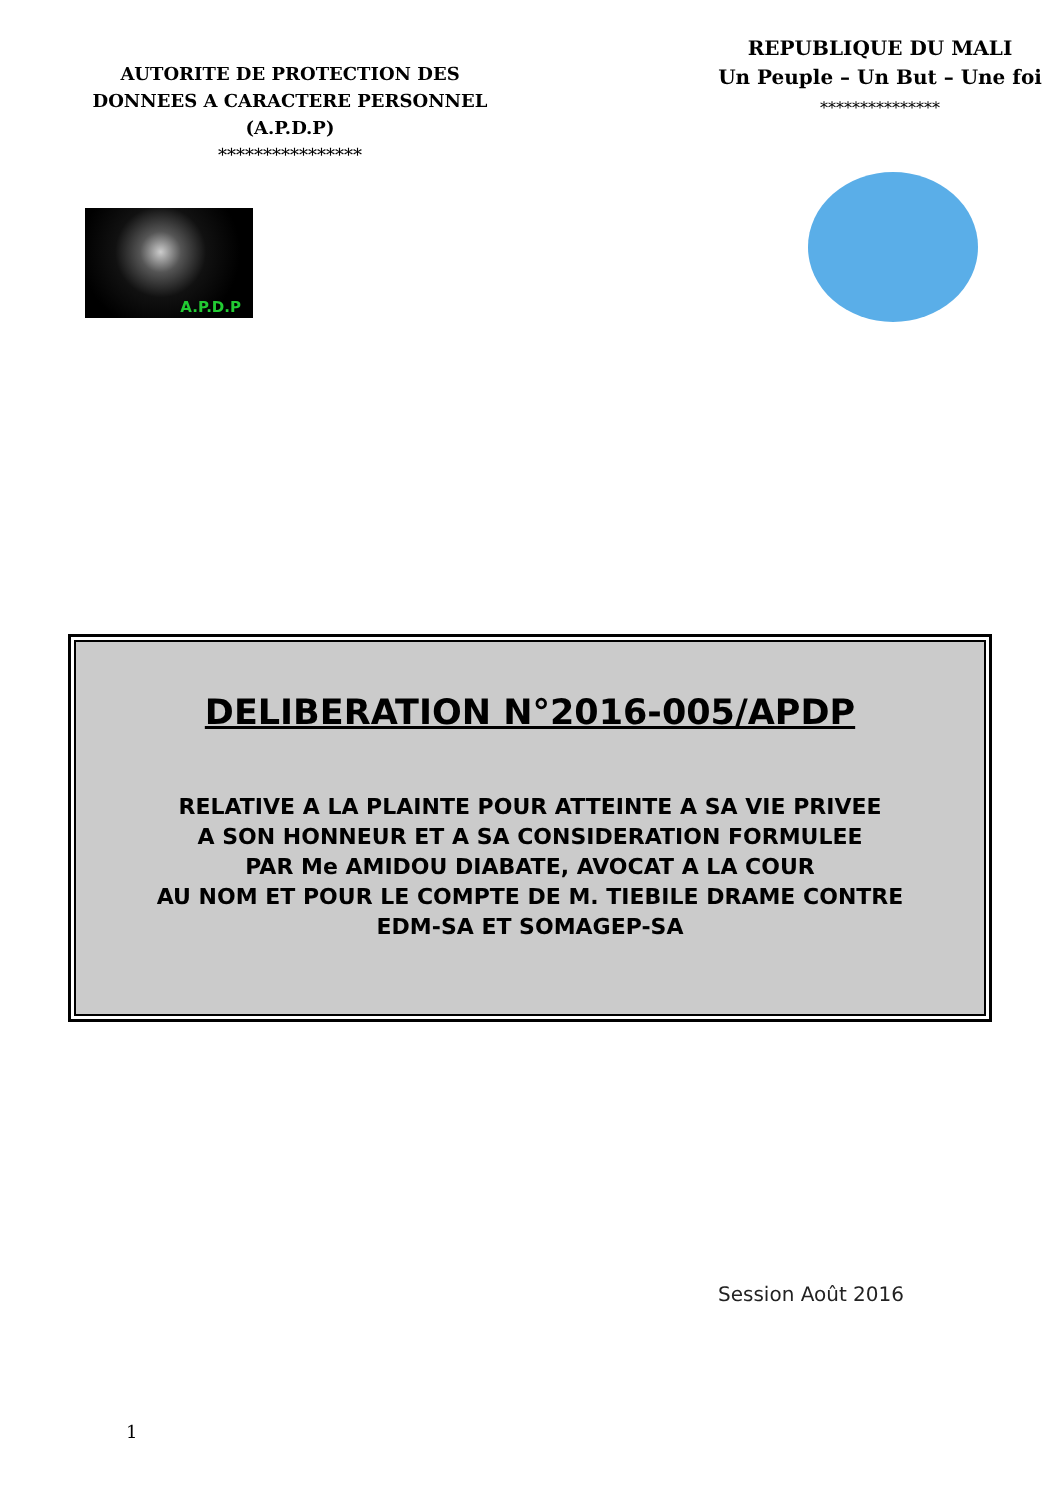AUTORITE DE PROTECTION DES
DONNEES A CARACTERE PERSONNEL
(A.P.D.P)
****************
A.P.D.P
REPUBLIQUE DU MALI
Un Peuple – Un But – Une foi
***************
DELIBERATION N°2016-005/APDP
RELATIVE A LA PLAINTE POUR ATTEINTE A SA VIE PRIVEE
A SON HONNEUR ET A SA CONSIDERATION FORMULEE
PAR Me AMIDOU DIABATE, AVOCAT A LA COUR
AU NOM ET POUR LE COMPTE DE M. TIEBILE DRAME CONTRE
EDM-SA ET SOMAGEP-SA
Session Août 2016
1